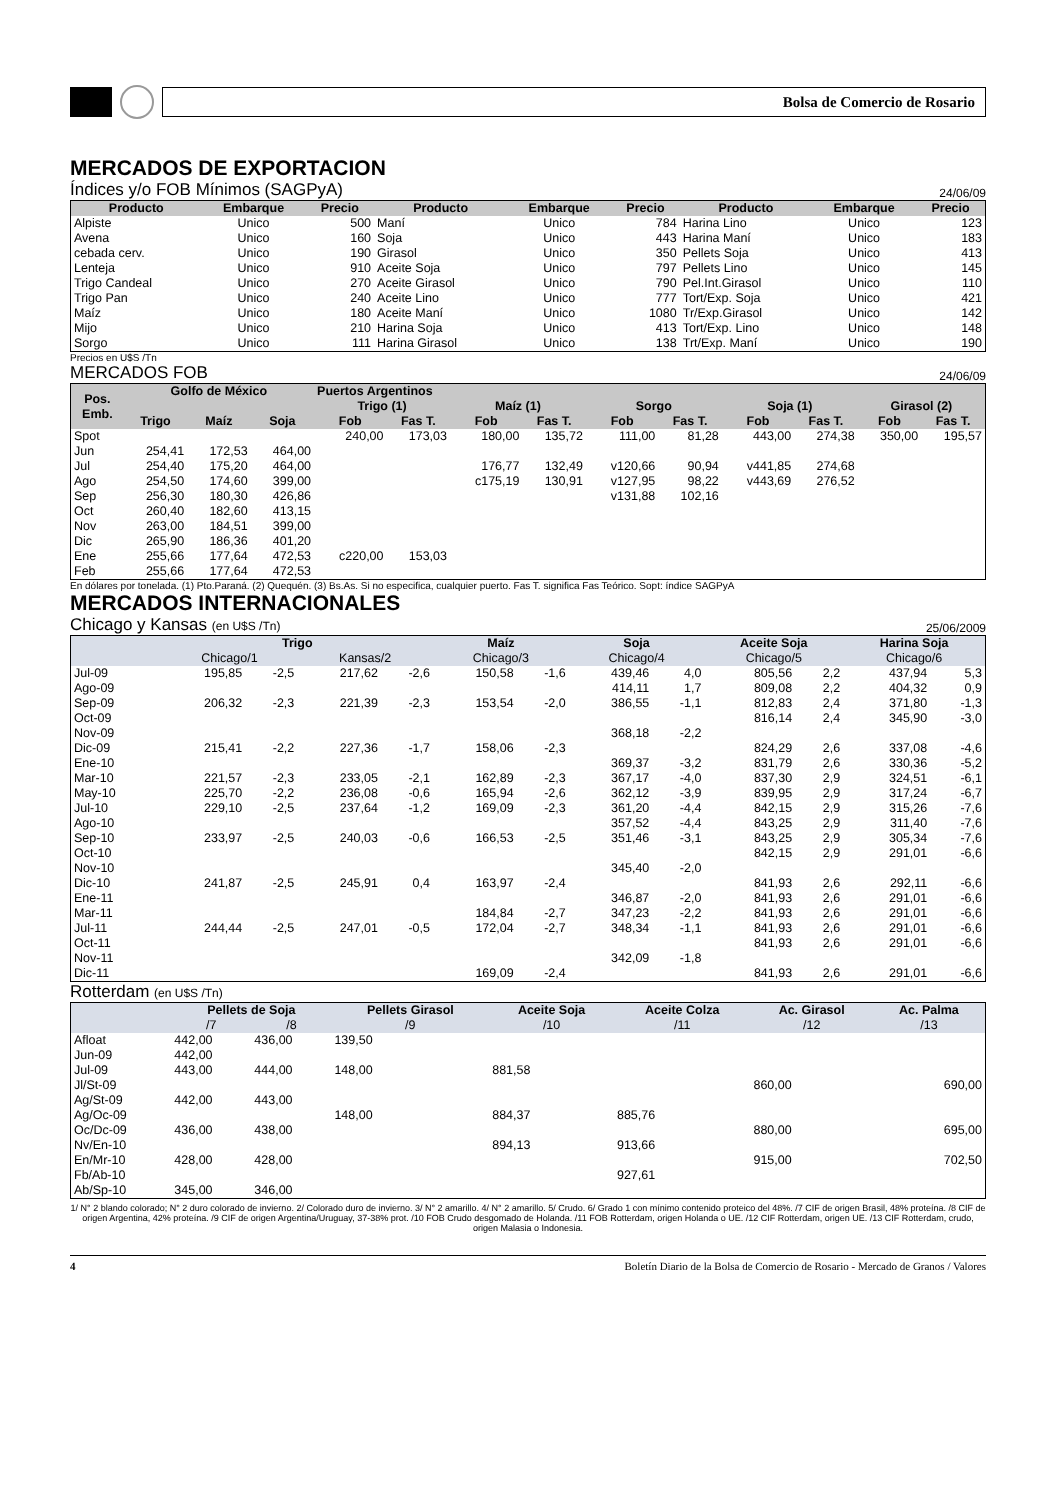Bolsa de Comercio de Rosario
MERCADOS DE EXPORTACION
Índices y/o FOB Mínimos (SAGPyA) 24/06/09
| Producto | Embarque | Precio | Producto | Embarque | Precio | Producto | Embarque | Precio |
| --- | --- | --- | --- | --- | --- | --- | --- | --- |
| Alpiste | Unico | 500 | Maní | Unico | 784 | Harina Lino | Unico | 123 |
| Avena | Unico | 160 | Soja | Unico | 443 | Harina Maní | Unico | 183 |
| cebada cerv. | Unico | 190 | Girasol | Unico | 350 | Pellets Soja | Unico | 413 |
| Lenteja | Unico | 910 | Aceite Soja | Unico | 797 | Pellets Lino | Unico | 145 |
| Trigo Candeal | Unico | 270 | Aceite Girasol | Unico | 790 | Pel.Int.Girasol | Unico | 110 |
| Trigo Pan | Unico | 240 | Aceite Lino | Unico | 777 | Tort/Exp. Soja | Unico | 421 |
| Maíz | Unico | 180 | Aceite Maní | Unico | 1080 | Tr/Exp.Girasol | Unico | 142 |
| Mijo | Unico | 210 | Harina Soja | Unico | 413 | Tort/Exp. Lino | Unico | 148 |
| Sorgo | Unico | 111 | Harina Girasol | Unico | 138 | Trt/Exp. Maní | Unico | 190 |
Precios en U$S /Tn
MERCADOS FOB 24/06/09
| Pos. Emb. | Golfo de México | | | Puertos Argentinos | | | | | | | | | |
| --- | --- | --- | --- | --- | --- | --- | --- | --- | --- | --- | --- | --- | --- |
| | | | | Trigo (1) | | Maíz (1) | | Sorgo | | Soja (1) | | Girasol (2) | |
| | Trigo | Maíz | Soja | Fob | Fas T. | Fob | Fas T. | Fob | Fas T. | Fob | Fas T. | Fob | Fas T. |
| Spot | | | | 240,00 | 173,03 | 180,00 | 135,72 | 111,00 | 81,28 | 443,00 | 274,38 | 350,00 | 195,57 |
| Jun | 254,41 | 172,53 | 464,00 | | | | | | | | | | |
| Jul | 254,40 | 175,20 | 464,00 | | | 176,77 | 132,49 | v120,66 | 90,94 | v441,85 | 274,68 | | |
| Ago | 254,50 | 174,60 | 399,00 | | | c175,19 | 130,91 | v127,95 | 98,22 | v443,69 | 276,52 | | |
| Sep | 256,30 | 180,30 | 426,86 | | | | | v131,88 | 102,16 | | | | |
| Oct | 260,40 | 182,60 | 413,15 | | | | | | | | | | |
| Nov | 263,00 | 184,51 | 399,00 | | | | | | | | | | |
| Dic | 265,90 | 186,36 | 401,20 | | | | | | | | | | |
| Ene | 255,66 | 177,64 | 472,53 | c220,00 | 153,03 | | | | | | | | |
| Feb | 255,66 | 177,64 | 472,53 | | | | | | | | | | |
En dólares por tonelada. (1) Pto.Paraná. (2) Quequén. (3) Bs.As. Si no especifica, cualquier puerto. Fas T. significa Fas Teórico. Sopt: índice SAGPyA
MERCADOS INTERNACIONALES
Chicago y Kansas (en U$S /Tn) 25/06/2009
| | Trigo | | | | Maíz | | Soja | | Aceite Soja | | Harina Soja | |
| --- | --- | --- | --- | --- | --- | --- | --- | --- | --- | --- | --- | --- |
| | Chicago/1 | | Kansas/2 | | Chicago/3 | | Chicago/4 | | Chicago/5 | | Chicago/6 | |
| Jul-09 | 195,85 | -2,5 | 217,62 | -2,6 | 150,58 | -1,6 | 439,46 | 4,0 | 805,56 | 2,2 | 437,94 | 5,3 |
| Ago-09 | | | | | | | 414,11 | 1,7 | 809,08 | 2,2 | 404,32 | 0,9 |
| Sep-09 | 206,32 | -2,3 | 221,39 | -2,3 | 153,54 | -2,0 | 386,55 | -1,1 | 812,83 | 2,4 | 371,80 | -1,3 |
| Oct-09 | | | | | | | | | 816,14 | 2,4 | 345,90 | -3,0 |
| Nov-09 | | | | | | | 368,18 | -2,2 | | | | |
| Dic-09 | 215,41 | -2,2 | 227,36 | -1,7 | 158,06 | -2,3 | | | 824,29 | 2,6 | 337,08 | -4,6 |
| Ene-10 | | | | | | | 369,37 | -3,2 | 831,79 | 2,6 | 330,36 | -5,2 |
| Mar-10 | 221,57 | -2,3 | 233,05 | -2,1 | 162,89 | -2,3 | 367,17 | -4,0 | 837,30 | 2,9 | 324,51 | -6,1 |
| May-10 | 225,70 | -2,2 | 236,08 | -0,6 | 165,94 | -2,6 | 362,12 | -3,9 | 839,95 | 2,9 | 317,24 | -6,7 |
| Jul-10 | 229,10 | -2,5 | 237,64 | -1,2 | 169,09 | -2,3 | 361,20 | -4,4 | 842,15 | 2,9 | 315,26 | -7,6 |
| Ago-10 | | | | | | | 357,52 | -4,4 | 843,25 | 2,9 | 311,40 | -7,6 |
| Sep-10 | 233,97 | -2,5 | 240,03 | -0,6 | 166,53 | -2,5 | 351,46 | -3,1 | 843,25 | 2,9 | 305,34 | -7,6 |
| Oct-10 | | | | | | | | | 842,15 | 2,9 | 291,01 | -6,6 |
| Nov-10 | | | | | | | 345,40 | -2,0 | | | | |
| Dic-10 | 241,87 | -2,5 | 245,91 | 0,4 | 163,97 | -2,4 | | | 841,93 | 2,6 | 292,11 | -6,6 |
| Ene-11 | | | | | | | 346,87 | -2,0 | 841,93 | 2,6 | 291,01 | -6,6 |
| Mar-11 | | | | | 184,84 | -2,7 | 347,23 | -2,2 | 841,93 | 2,6 | 291,01 | -6,6 |
| Jul-11 | 244,44 | -2,5 | 247,01 | -0,5 | 172,04 | -2,7 | 348,34 | -1,1 | 841,93 | 2,6 | 291,01 | -6,6 |
| Oct-11 | | | | | | | | | 841,93 | 2,6 | 291,01 | -6,6 |
| Nov-11 | | | | | | | 342,09 | -1,8 | | | | |
| Dic-11 | | | | | 169,09 | -2,4 | | | 841,93 | 2,6 | 291,01 | -6,6 |
Rotterdam (en U$S /Tn)
| | Pellets de Soja | | Pellets Girasol | Aceite Soja | Aceite Colza | Ac. Girasol | Ac. Palma |
| --- | --- | --- | --- | --- | --- | --- | --- |
| | /7 | /8 | /9 | /10 | /11 | /12 | /13 |
| Afloat | 442,00 | 436,00 | 139,50 | | | | |
| Jun-09 | 442,00 | | | | | | |
| Jul-09 | 443,00 | 444,00 | 148,00 | 881,58 | | | |
| Jl/St-09 | | | | | | 860,00 | 690,00 |
| Ag/St-09 | 442,00 | 443,00 | | | | | |
| Ag/Oc-09 | | | 148,00 | 884,37 | 885,76 | | |
| Oc/Dc-09 | 436,00 | 438,00 | | | | 880,00 | 695,00 |
| Nv/En-10 | | | | 894,13 | 913,66 | | |
| En/Mr-10 | 428,00 | 428,00 | | | | 915,00 | 702,50 |
| Fb/Ab-10 | | | | | 927,61 | | |
| Ab/Sp-10 | 345,00 | 346,00 | | | | | |
1/ N° 2 blando colorado; N° 2 duro colorado de invierno. 2/ Colorado duro de invierno. 3/ N° 2 amarillo. 4/ N° 2 amarillo. 5/ Crudo. 6/ Grado 1 con mínimo contenido proteico del 48%. /7 CIF de origen Brasil, 48% proteína. /8 CIF de origen Argentina, 42% proteína. /9 CIF de origen Argentina/Uruguay, 37-38% prot. /10 FOB Crudo desgomado de Holanda. /11 FOB Rotterdam, origen Holanda o UE. /12 CIF Rotterdam, origen UE. /13 CIF Rotterdam, crudo, origen Malasia o Indonesia.
4 Boletín Diario de la Bolsa de Comercio de Rosario - Mercado de Granos / Valores